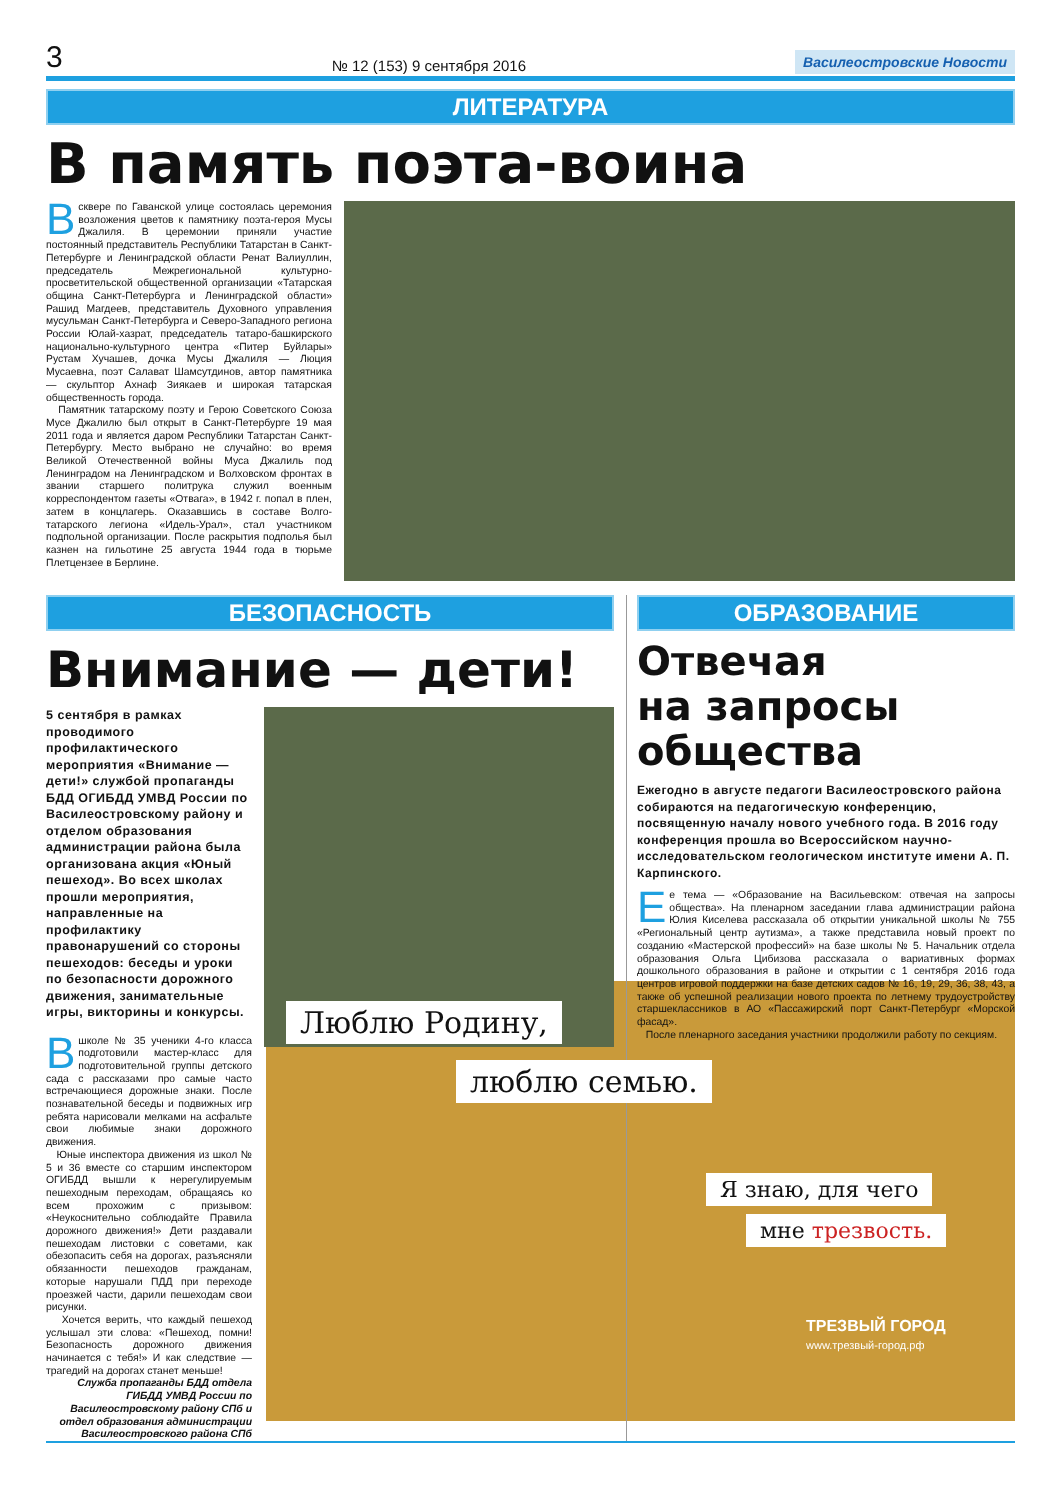3 № 12 (153) 9 сентября 2016 Василеостровские Новости
ЛИТЕРАТУРА
В память поэта-воина
В сквере по Гаванской улице состоялась церемония возложения цветов к памятнику поэта-героя Мусы Джалиля. В церемонии приняли участие постоянный представитель Республики Татарстан в Санкт-Петербурге и Ленинградской области Ренат Валиуллин, председатель Межрегиональной культурно-просветительской общественной организации «Татарская община Санкт-Петербурга и Ленинградской области» Рашид Магдеев, представитель Духовного управления мусульман Санкт-Петербурга и Северо-Западного региона России Юлай-хазрат, председатель татаро-башкирского национально-культурного центра «Питер Буйлары» Рустам Хучашев, дочка Мусы Джалиля — Люция Мусаевна, поэт Салават Шамсутдинов, автор памятника — скульптор Ахнаф Зиякаев и широкая татарская общественность города.
Памятник татарскому поэту и Герою Советского Союза Мусе Джалилю был открыт в Санкт-Петербурге 19 мая 2011 года и является даром Республики Татарстан Санкт-Петербургу. Место выбрано не случайно: во время Великой Отечественной войны Муса Джалиль под Ленинградом на Ленинградском и Волховском фронтах в звании старшего политрука служил военным корреспондентом газеты «Отвага», в 1942 г. попал в плен, затем в концлагерь. Оказавшись в составе Волго-татарского легиона «Идель-Урал», стал участником подпольной организации. После раскрытия подполья был казнен на гильотине 25 августа 1944 года в тюрьме Плетцензее в Берлине.
БЕЗОПАСНОСТЬ
Внимание — дети!
5 сентября в рамках проводимого профилактического мероприятия «Внимание — дети!» службой пропаганды БДД ОГИБДД УМВД России по Василеостровскому району и отделом образования администрации района была организована акция «Юный пешеход». Во всех школах прошли мероприятия, направленные на профилактику правонарушений со стороны пешеходов: беседы и уроки по безопасности дорожного движения, занимательные игры, викторины и конкурсы.
В школе № 35 ученики 4-го класса подготовили мастер-класс для подготовительной группы детского сада с рассказами про самые часто встречающиеся дорожные знаки. После познавательной беседы и подвижных игр ребята нарисовали мелками на асфальте свои любимые знаки дорожного движения.
Юные инспектора движения из школ № 5 и 36 вместе со старшим инспектором ОГИБДД вышли к нерегулируемым пешеходным переходам, обращаясь ко всем прохожим с призывом: «Неукоснительно соблюдайте Правила дорожного движения!» Дети раздавали пешеходам листовки с советами, как обезопасить себя на дорогах, разъясняли обязанности пешеходов гражданам, которые нарушали ПДД при переходе проезжей части, дарили пешеходам свои рисунки.
Хочется верить, что каждый пешеход услышал эти слова: «Пешеход, помни! Безопасность дорожного движения начинается с тебя!» И как следствие — трагедий на дорогах станет меньше!
Служба пропаганды БДД отдела ГИБДД УМВД России по Василеостровскому району СПб и отдел образования администрации Василеостровского района СПб
ОБРАЗОВАНИЕ
Отвечая
на запросы
общества
Ежегодно в августе педагоги Василеостровского района собираются на педагогическую конференцию, посвященную началу нового учебного года. В 2016 году конференция прошла во Всероссийском научно-исследовательском геологическом институте имени А. П. Карпинского.
Ее тема — «Образование на Васильевском: отвечая на запросы общества». На пленарном заседании глава администрации района Юлия Киселева рассказала об открытии уникальной школы № 755 «Региональный центр аутизма», а также представила новый проект по созданию «Мастерской профессий» на базе школы № 5. Начальник отдела образования Ольга Цибизова рассказала о вариативных формах дошкольного образования в районе и открытии с 1 сентября 2016 года центров игровой поддержки на базе детских садов № 16, 19, 29, 36, 38, 43, а также об успешной реализации нового проекта по летнему трудоустройству старшеклассников в АО «Пассажирский порт Санкт-Петербург «Морской фасад».
После пленарного заседания участники продолжили работу по секциям.
Люблю Родину,
люблю семью.
Я знаю, для чего
мне трезвость.
ТРЕЗВЫЙ ГОРОД
www.трезвый-город.рф